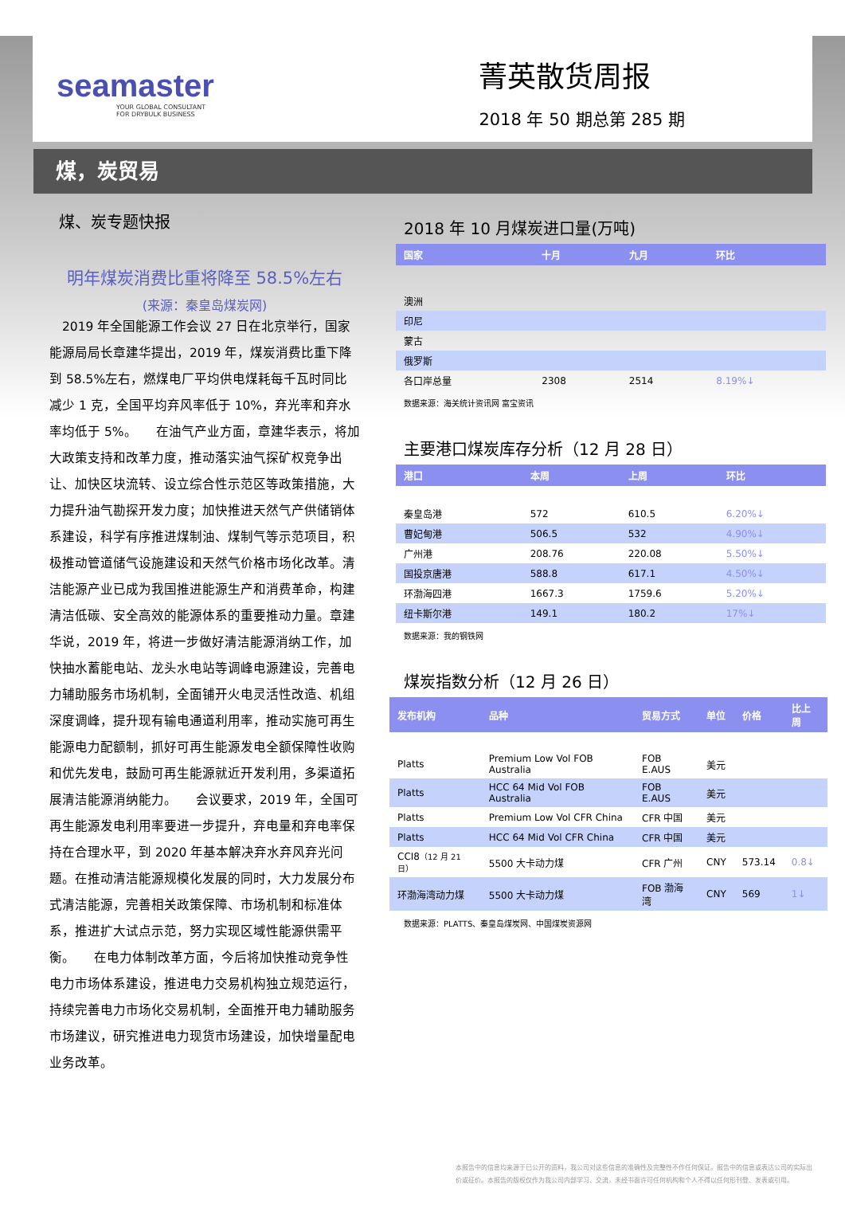seamaster
YOUR GLOBAL CONSULTANT
FOR DRYBULK BUSINESS
菁英散货周报
2018 年 50 期总第 285 期
煤，炭贸易
煤、炭专题快报
明年煤炭消费比重将降至 58.5%左右
(来源：秦皇岛煤炭网)
　2019 年全国能源工作会议 27 日在北京举行，国家能源局局长章建华提出，2019 年，煤炭消费比重下降到 58.5%左右，燃煤电厂平均供电煤耗每千瓦时同比减少 1 克，全国平均弃风率低于 10%，弃光率和弃水率均低于 5%。　　在油气产业方面，章建华表示，将加大政策支持和改革力度，推动落实油气探矿权竞争出让、加快区块流转、设立综合性示范区等政策措施，大力提升油气勘探开发力度；加快推进天然气产供储销体系建设，科学有序推进煤制油、煤制气等示范项目，积极推动管道储气设施建设和天然气价格市场化改革。清洁能源产业已成为我国推进能源生产和消费革命，构建清洁低碳、安全高效的能源体系的重要推动力量。章建华说，2019 年，将进一步做好清洁能源消纳工作，加快抽水蓄能电站、龙头水电站等调峰电源建设，完善电力辅助服务市场机制，全面铺开火电灵活性改造、机组深度调峰，提升现有输电通道利用率，推动实施可再生能源电力配额制，抓好可再生能源发电全额保障性收购和优先发电，鼓励可再生能源就近开发利用，多渠道拓展清洁能源消纳能力。　　会议要求，2019 年，全国可再生能源发电利用率要进一步提升，弃电量和弃电率保持在合理水平，到 2020 年基本解决弃水弃风弃光问题。在推动清洁能源规模化发展的同时，大力发展分布式清洁能源，完善相关政策保障、市场机制和标准体系，推进扩大试点示范，努力实现区域性能源供需平衡。　　在电力体制改革方面，今后将加快推动竞争性电力市场体系建设，推进电力交易机构独立规范运行，持续完善电力市场化交易机制，全面推开电力辅助服务市场建议，研究推进电力现货市场建设，加快增量配电业务改革。
2018 年 10 月煤炭进口量(万吨)
| 国家 | 十月 | 九月 | 环比 |
| --- | --- | --- | --- |
| 澳洲 | | | |
| 印尼 | | | |
| 蒙古 | | | |
| 俄罗斯 | | | |
| 各口岸总量 | 2308 | 2514 | 8.19%↓ |
数据来源：海关统计资讯网 富宝资讯
主要港口煤炭库存分析（12 月 28 日）
| 港口 | 本周 | 上周 | 环比 |
| --- | --- | --- | --- |
| 秦皇岛港 | 572 | 610.5 | 6.20%↓ |
| 曹妃甸港 | 506.5 | 532 | 4.90%↓ |
| 广州港 | 208.76 | 220.08 | 5.50%↓ |
| 国投京唐港 | 588.8 | 617.1 | 4.50%↓ |
| 环渤海四港 | 1667.3 | 1759.6 | 5.20%↓ |
| 纽卡斯尔港 | 149.1 | 180.2 | 17%↓ |
数据来源：我的钢铁网
煤炭指数分析（12 月 26 日）
| 发布机构 | 品种 | 贸易方式 | 单位 | 价格 | 比上周 |
| --- | --- | --- | --- | --- | --- |
| Platts | Premium Low Vol FOB Australia | FOB E.AUS | 美元 | | |
| Platts | HCC 64 Mid Vol FOB Australia | FOB E.AUS | 美元 | | |
| Platts | Premium Low Vol CFR China | CFR 中国 | 美元 | | |
| Platts | HCC 64 Mid Vol CFR China | CFR 中国 | 美元 | | |
| CCI8 （12 月 21 日） | 5500 大卡动力煤 | CFR 广州 | CNY | 573.14 | 0.8↓ |
| 环渤海湾动力煤 | 5500 大卡动力煤 | FOB 渤海湾 | CNY | 569 | 1↓ |
数据来源：PLATTS、秦皇岛煤炭网、中国煤炭资源网
本报告中的信息均来源于已公开的资料，我公司对这些信息的准确性及完整性不作任何保证。报告中的信息或表达公司的实际出价或征价。本报告的版权仅作为我公司内部学习、交流，未经书面许可任何机构和个人不得以任何形刊登、发表或引用。